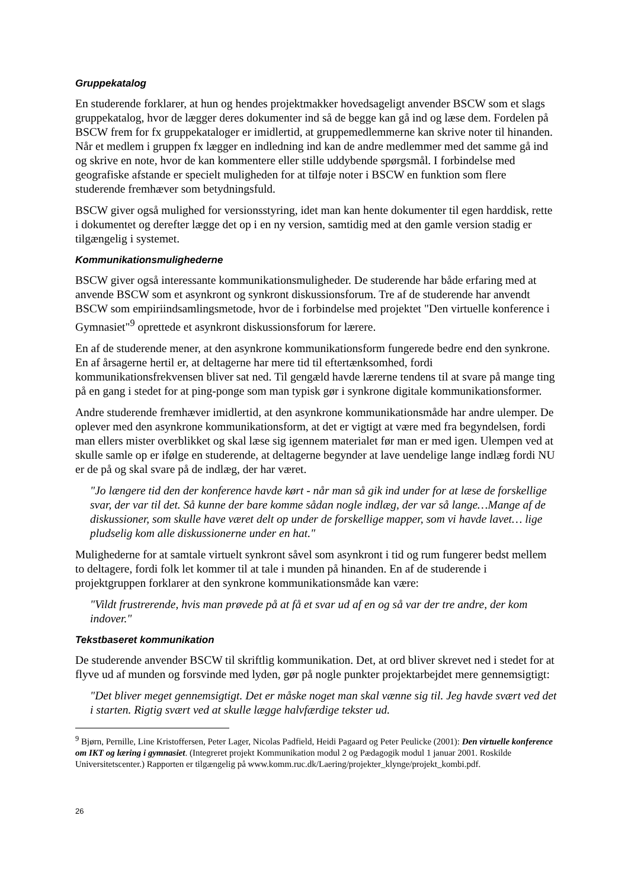Gruppekatalog
En studerende forklarer, at hun og hendes projektmakker hovedsageligt anvender BSCW som et slags gruppekatalog, hvor de lægger deres dokumenter ind så de begge kan gå ind og læse dem. Fordelen på BSCW frem for fx gruppekataloger er imidlertid, at gruppemedlemmerne kan skrive noter til hinanden. Når et medlem i gruppen fx lægger en indledning ind kan de andre medlemmer med det samme gå ind og skrive en note, hvor de kan kommentere eller stille uddybende spørgsmål. I forbindelse med geografiske afstande er specielt muligheden for at tilføje noter i BSCW en funktion som flere studerende fremhæver som betydningsfuld.
BSCW giver også mulighed for versionsstyring, idet man kan hente dokumenter til egen harddisk, rette i dokumentet og derefter lægge det op i en ny version, samtidig med at den gamle version stadig er tilgængelig i systemet.
Kommunikationsmulighederne
BSCW giver også interessante kommunikationsmuligheder. De studerende har både erfaring med at anvende BSCW som et asynkront og synkront diskussionsforum. Tre af de studerende har anvendt BSCW som empiriindsamlingsmetode, hvor de i forbindelse med projektet "Den virtuelle konference i Gymnasiet"<sup>9</sup> oprettede et asynkront diskussionsforum for lærere.
En af de studerende mener, at den asynkrone kommunikationsform fungerede bedre end den synkrone. En af årsagerne hertil er, at deltagerne har mere tid til eftertænksomhed, fordi kommunikationsfrekvensen bliver sat ned. Til gengæld havde lærerne tendens til at svare på mange ting på en gang i stedet for at ping-ponge som man typisk gør i synkrone digitale kommunikationsformer.
Andre studerende fremhæver imidlertid, at den asynkrone kommunikationsmåde har andre ulemper. De oplever med den asynkrone kommunikationsform, at det er vigtigt at være med fra begyndelsen, fordi man ellers mister overblikket og skal læse sig igennem materialet før man er med igen. Ulempen ved at skulle samle op er ifølge en studerende, at deltagerne begynder at lave uendelige lange indlæg fordi NU er de på og skal svare på de indlæg, der har været.
"Jo længere tid den der konference havde kørt - når man så gik ind under for at læse de forskellige svar, der var til det. Så kunne der bare komme sådan nogle indlæg, der var så lange…Mange af de diskussioner, som skulle have været delt op under de forskellige mapper, som vi havde lavet… lige pludselig kom alle diskussionerne under en hat."
Mulighederne for at samtale virtuelt synkront såvel som asynkront i tid og rum fungerer bedst mellem to deltagere, fordi folk let kommer til at tale i munden på hinanden. En af de studerende i projektgruppen forklarer at den synkrone kommunikationsmåde kan være:
"Vildt frustrerende, hvis man prøvede på at få et svar ud af en og så var der tre andre, der kom indover."
Tekstbaseret kommunikation
De studerende anvender BSCW til skriftlig kommunikation. Det, at ord bliver skrevet ned i stedet for at flyve ud af munden og forsvinde med lyden, gør på nogle punkter projektarbejdet mere gennemsigtigt:
"Det bliver meget gennemsigtigt. Det er måske noget man skal vænne sig til. Jeg havde svært ved det i starten. Rigtig svært ved at skulle lægge halvfærdige tekster ud.
<sup>9</sup> Bjørn, Pernille, Line Kristoffersen, Peter Lager, Nicolas Padfield, Heidi Pagaard og Peter Peulicke (2001): Den virtuelle konference om IKT og læring i gymnasiet. (Integreret projekt Kommunikation modul 2 og Pædagogik modul 1 januar 2001. Roskilde Universitetscenter.) Rapporten er tilgængelig på www.komm.ruc.dk/Laering/projekter_klynge/projekt_kombi.pdf.
26